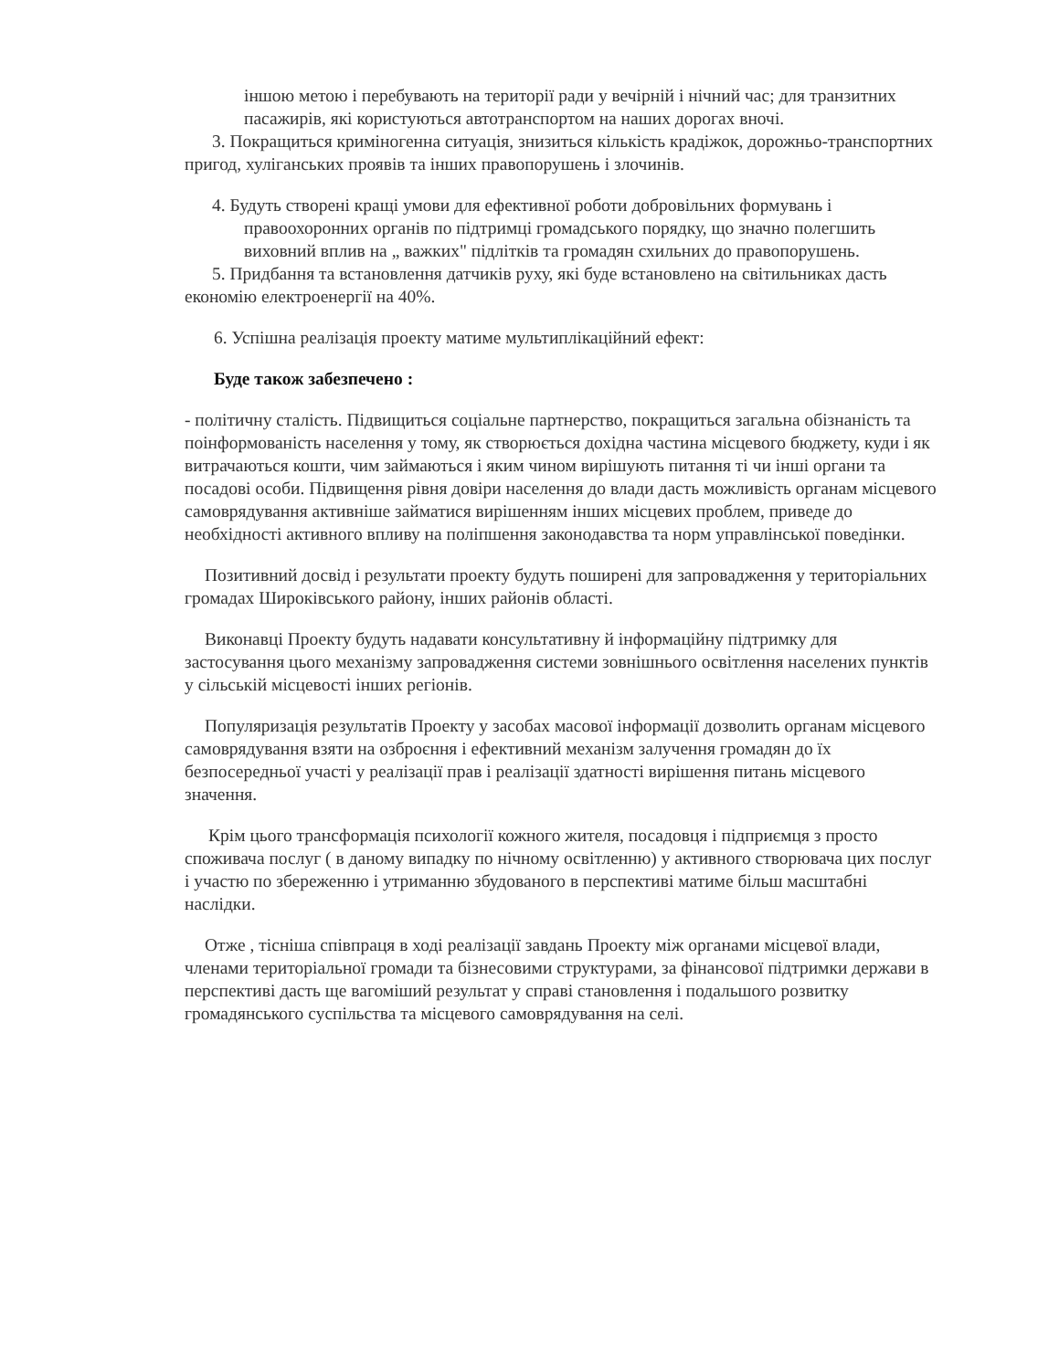іншою метою і перебувають на території ради у вечірній і нічний час; для транзитних пасажирів, які користуються автотранспортом на наших дорогах вночі.
3. Покращиться криміногенна ситуація, знизиться кількість крадіжок, дорожньо-транспортних пригод, хуліганських проявів та інших правопорушень і злочинів.
4. Будуть створені кращі умови для ефективної роботи добровільних формувань і правоохоронних органів по підтримці громадського порядку, що значно полегшить виховний вплив на „ важких" підлітків та громадян схильних до правопорушень.
5. Придбання та встановлення датчиків руху, які буде встановлено на світильниках дасть економію електроенергії на 40%.
6. Успішна реалізація проекту матиме мультиплікаційний ефект:
Буде також забезпечено :
- політичну сталість. Підвищиться соціальне партнерство, покращиться загальна обізнаність та поінформованість населення у тому, як створюється дохідна частина місцевого бюджету, куди і як витрачаються кошти, чим займаються і яким чином вирішують питання ті чи інші органи та посадові особи. Підвищення рівня довіри населення до влади дасть можливість органам місцевого самоврядування активніше займатися вирішенням інших місцевих проблем, приведе до необхідності активного впливу на поліпшення законодавства та норм управлінської поведінки.
Позитивний досвід і результати проекту будуть поширені для запровадження у територіальних громадах Широківського району, інших районів області.
Виконавці Проекту будуть надавати консультативну й інформаційну підтримку для застосування цього механізму запровадження системи зовнішнього освітлення населених пунктів у сільській місцевості інших регіонів.
Популяризація результатів Проекту у засобах масової інформації дозволить органам місцевого самоврядування взяти на озброєння і ефективний механізм залучення громадян до їх безпосередньої участі у реалізації прав і реалізації здатності вирішення питань місцевого значення.
Крім цього трансформація психології кожного жителя, посадовця і підприємця з просто споживача послуг ( в даному випадку по нічному освітленню) у активного створювача цих послуг і участю по збереженню і утриманню збудованого в перспективі матиме більш масштабні наслідки.
Отже , тісніша співпраця в ході реалізації завдань Проекту між органами місцевої влади, членами територіальної громади та бізнесовими структурами, за фінансової підтримки держави в перспективі дасть ще вагоміший результат у справі становлення і подальшого розвитку громадянського суспільства та місцевого самоврядування на селі.